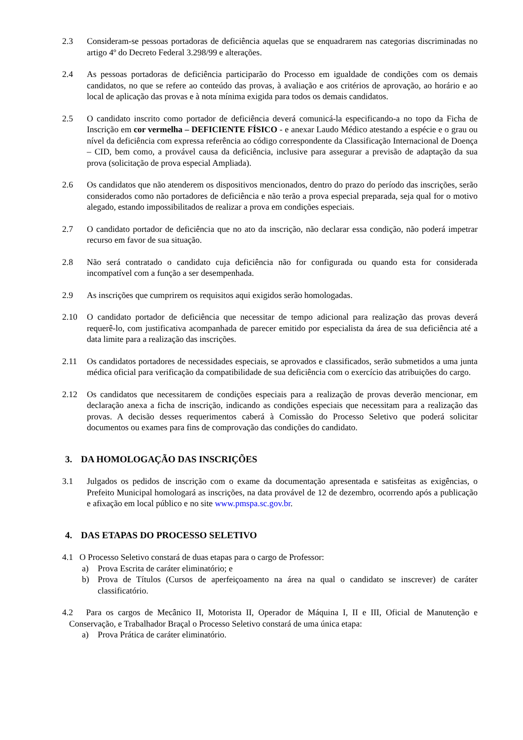2.3 Consideram-se pessoas portadoras de deficiência aquelas que se enquadrarem nas categorias discriminadas no artigo 4º do Decreto Federal 3.298/99 e alterações.
2.4 As pessoas portadoras de deficiência participarão do Processo em igualdade de condições com os demais candidatos, no que se refere ao conteúdo das provas, à avaliação e aos critérios de aprovação, ao horário e ao local de aplicação das provas e à nota mínima exigida para todos os demais candidatos.
2.5 O candidato inscrito como portador de deficiência deverá comunicá-la especificando-a no topo da Ficha de Inscrição em cor vermelha – DEFICIENTE FÍSICO - e anexar Laudo Médico atestando a espécie e o grau ou nível da deficiência com expressa referência ao código correspondente da Classificação Internacional de Doença – CID, bem como, a provável causa da deficiência, inclusive para assegurar a previsão de adaptação da sua prova (solicitação de prova especial Ampliada).
2.6 Os candidatos que não atenderem os dispositivos mencionados, dentro do prazo do período das inscrições, serão considerados como não portadores de deficiência e não terão a prova especial preparada, seja qual for o motivo alegado, estando impossibilitados de realizar a prova em condições especiais.
2.7 O candidato portador de deficiência que no ato da inscrição, não declarar essa condição, não poderá impetrar recurso em favor de sua situação.
2.8 Não será contratado o candidato cuja deficiência não for configurada ou quando esta for considerada incompatível com a função a ser desempenhada.
2.9 As inscrições que cumprirem os requisitos aqui exigidos serão homologadas.
2.10 O candidato portador de deficiência que necessitar de tempo adicional para realização das provas deverá requerê-lo, com justificativa acompanhada de parecer emitido por especialista da área de sua deficiência até a data limite para a realização das inscrições.
2.11 Os candidatos portadores de necessidades especiais, se aprovados e classificados, serão submetidos a uma junta médica oficial para verificação da compatibilidade de sua deficiência com o exercício das atribuições do cargo.
2.12 Os candidatos que necessitarem de condições especiais para a realização de provas deverão mencionar, em declaração anexa a ficha de inscrição, indicando as condições especiais que necessitam para a realização das provas. A decisão desses requerimentos caberá à Comissão do Processo Seletivo que poderá solicitar documentos ou exames para fins de comprovação das condições do candidato.
3. DA HOMOLOGAÇÃO DAS INSCRIÇÕES
3.1 Julgados os pedidos de inscrição com o exame da documentação apresentada e satisfeitas as exigências, o Prefeito Municipal homologará as inscrições, na data provável de 12 de dezembro, ocorrendo após a publicação e afixação em local público e no site www.pmspa.sc.gov.br.
4. DAS ETAPAS DO PROCESSO SELETIVO
4.1 O Processo Seletivo constará de duas etapas para o cargo de Professor:
a) Prova Escrita de caráter eliminatório; e
b) Prova de Títulos (Cursos de aperfeiçoamento na área na qual o candidato se inscrever) de caráter classificatório.
4.2 Para os cargos de Mecânico II, Motorista II, Operador de Máquina I, II e III, Oficial de Manutenção e Conservação, e Trabalhador Braçal o Processo Seletivo constará de uma única etapa:
a) Prova Prática de caráter eliminatório.